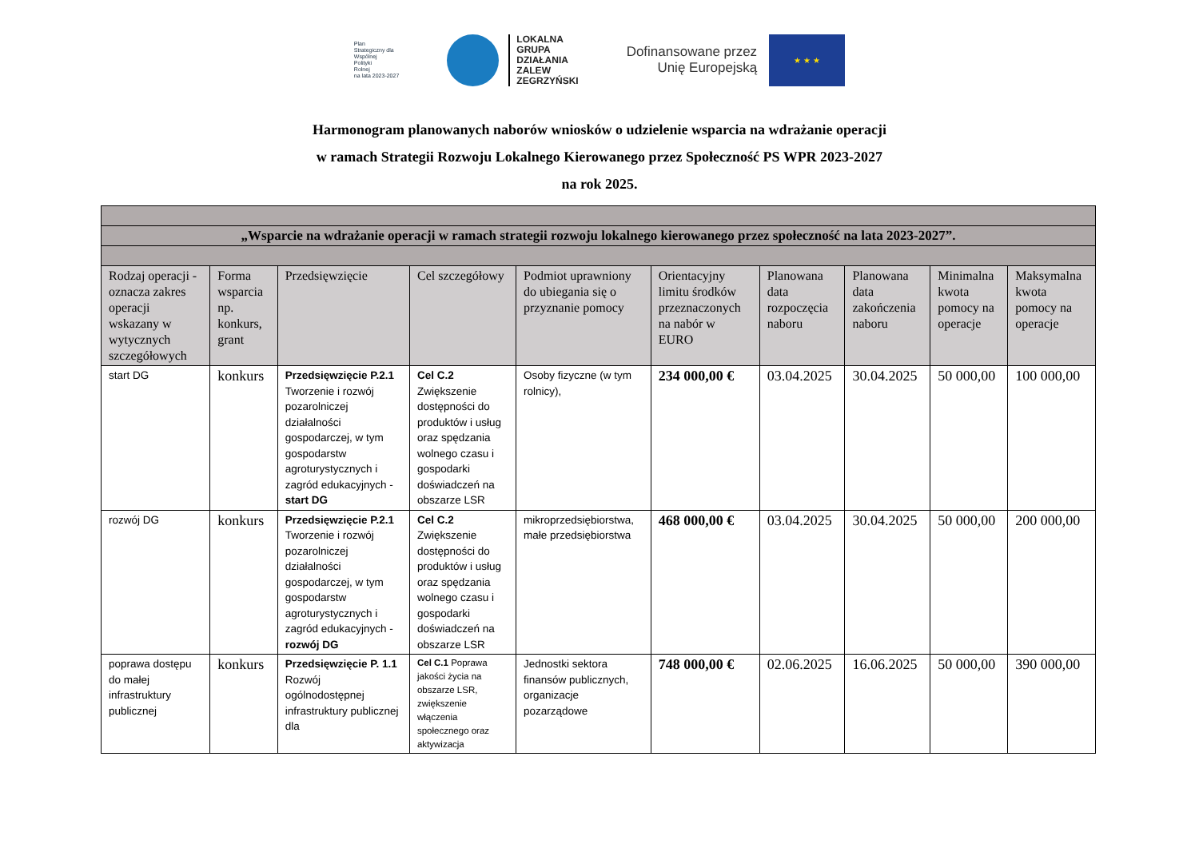Plan
Strategiczny dla
Wspólnej
Polityki
Rolnej
na lata 2023-2027
LOKALNA
GRUPA
DZIAŁANIA
ZALEW
ZEGRZYŃSKI
Dofinansowane przez
Unię Europejską
★ ★ ★
Harmonogram planowanych naborów wniosków o udzielenie wsparcia na wdrażanie operacji
w ramach Strategii Rozwoju Lokalnego Kierowanego przez Społeczność PS WPR 2023-2027
na rok 2025.
| „Wsparcie na wdrażanie operacji w ramach strategii rozwoju lokalnego kierowanego przez społeczność na lata 2023-2027”. | | | | | | | | | |
| Rodzaj operacji - oznacza zakres operacji wskazany w wytycznych szczegółowych | Forma wsparcia np. konkurs, grant | Przedsięwzięcie | Cel szczegółowy | Podmiot uprawniony do ubiegania się o przyznanie pomocy | Orientacyjny limitu środków przeznaczonych na nabór w EURO | Planowana data rozpoczęcia naboru | Planowana data zakończenia naboru | Minimalna kwota pomocy na operacje | Maksymalna kwota pomocy na operacje |
| start DG | konkurs | Przedsięwzięcie P.2.1 Tworzenie i rozwój pozarolniczej działalności gospodarczej, w tym gospodarstw agroturystycznych i zagród edukacyjnych - start DG | Cel C.2 Zwiększenie dostępności do produktów i usług oraz spędzania wolnego czasu i gospodarki doświadczeń na obszarze LSR | Osoby fizyczne (w tym rolnicy), | 234 000,00 € | 03.04.2025 | 30.04.2025 | 50 000,00 | 100 000,00 |
| rozwój DG | konkurs | Przedsięwzięcie P.2.1 Tworzenie i rozwój pozarolniczej działalności gospodarczej, w tym gospodarstw agroturystycznych i zagród edukacyjnych - rozwój DG | Cel C.2 Zwiększenie dostępności do produktów i usług oraz spędzania wolnego czasu i gospodarki doświadczeń na obszarze LSR | mikroprzedsiębiorstwa, małe przedsiębiorstwa | 468 000,00 € | 03.04.2025 | 30.04.2025 | 50 000,00 | 200 000,00 |
| poprawa dostępu do małej infrastruktury publicznej | konkurs | Przedsięwzięcie P. 1.1 Rozwój ogólnodostępnej infrastruktury publicznej dla | Cel C.1 Poprawa jakości życia na obszarze LSR, zwiększenie włączenia społecznego oraz aktywizacja | Jednostki sektora finansów publicznych, organizacje pozarządowe | 748 000,00 € | 02.06.2025 | 16.06.2025 | 50 000,00 | 390 000,00 |